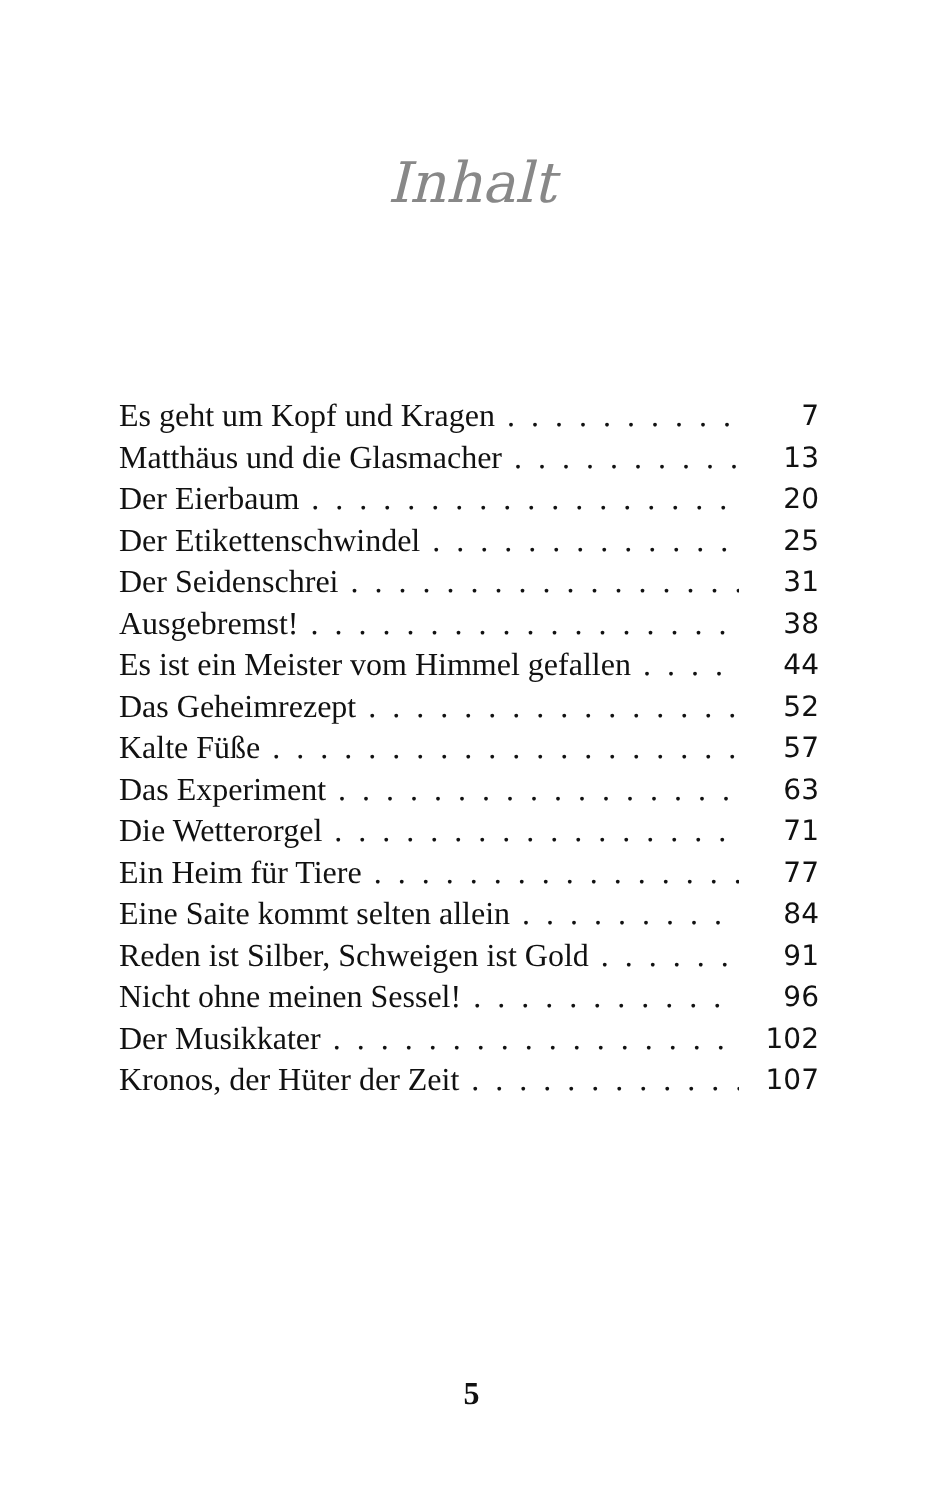Inhalt
Es geht um Kopf und Kragen 7
Matthäus und die Glasmacher 13
Der Eierbaum 20
Der Etikettenschwindel 25
Der Seidenschrei 31
Ausgebremst! 38
Es ist ein Meister vom Himmel gefallen 44
Das Geheimrezept 52
Kalte Füße 57
Das Experiment 63
Die Wetterorgel 71
Ein Heim für Tiere 77
Eine Saite kommt selten allein 84
Reden ist Silber, Schweigen ist Gold 91
Nicht ohne meinen Sessel! 96
Der Musikkater 102
Kronos, der Hüter der Zeit 107
5